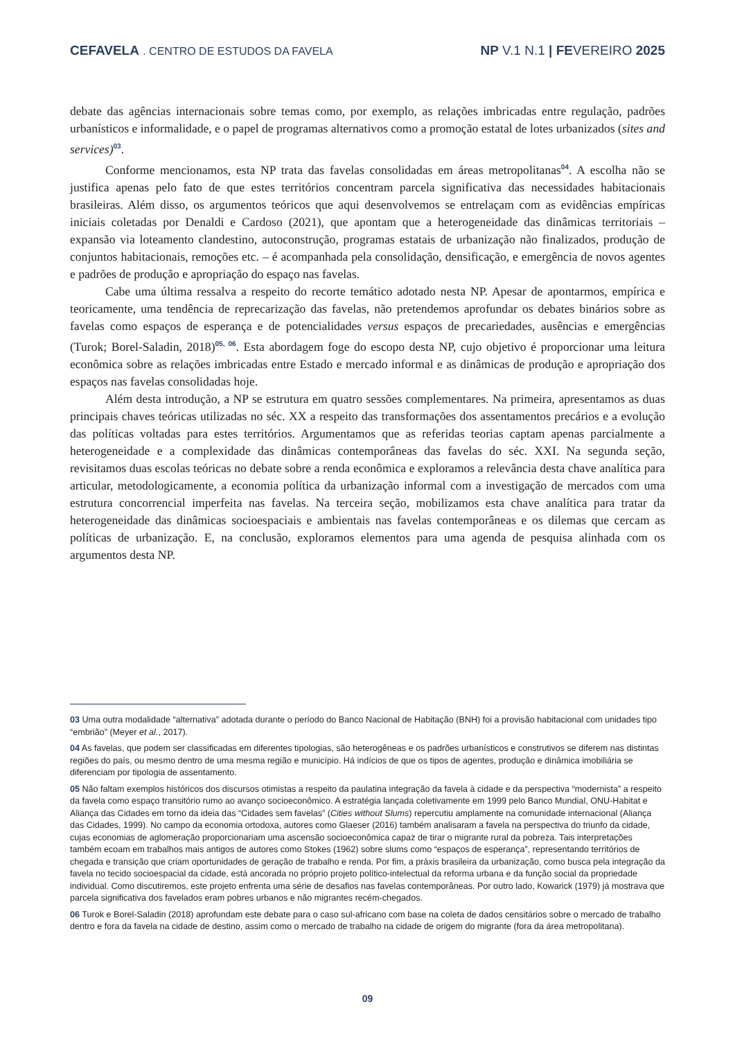CEFAVELA . CENTRO DE ESTUDOS DA FAVELA
NP V.1 N.1 | FEVEREIRO 2025
debate das agências internacionais sobre temas como, por exemplo, as relações imbricadas entre regulação, padrões urbanísticos e informalidade, e o papel de programas alternativos como a promoção estatal de lotes urbanizados (sites and services)<sup>03</sup>.
Conforme mencionamos, esta NP trata das favelas consolidadas em áreas metropolitanas<sup>04</sup>. A escolha não se justifica apenas pelo fato de que estes territórios concentram parcela significativa das necessidades habitacionais brasileiras. Além disso, os argumentos teóricos que aqui desenvolvemos se entrelaçam com as evidências empíricas iniciais coletadas por Denaldi e Cardoso (2021), que apontam que a heterogeneidade das dinâmicas territoriais – expansão via loteamento clandestino, autoconstrução, programas estatais de urbanização não finalizados, produção de conjuntos habitacionais, remoções etc. – é acompanhada pela consolidação, densificação, e emergência de novos agentes e padrões de produção e apropriação do espaço nas favelas.
Cabe uma última ressalva a respeito do recorte temático adotado nesta NP. Apesar de apontarmos, empírica e teoricamente, uma tendência de reprecarização das favelas, não pretendemos aprofundar os debates binários sobre as favelas como espaços de esperança e de potencialidades versus espaços de precariedades, ausências e emergências (Turok; Borel-Saladin, 2018)<sup>05, 06</sup>. Esta abordagem foge do escopo desta NP, cujo objetivo é proporcionar uma leitura econômica sobre as relações imbricadas entre Estado e mercado informal e as dinâmicas de produção e apropriação dos espaços nas favelas consolidadas hoje.
Além desta introdução, a NP se estrutura em quatro sessões complementares. Na primeira, apresentamos as duas principais chaves teóricas utilizadas no séc. XX a respeito das transformações dos assentamentos precários e a evolução das políticas voltadas para estes territórios. Argumentamos que as referidas teorias captam apenas parcialmente a heterogeneidade e a complexidade das dinâmicas contemporâneas das favelas do séc. XXI. Na segunda seção, revisitamos duas escolas teóricas no debate sobre a renda econômica e exploramos a relevância desta chave analítica para articular, metodologicamente, a economia política da urbanização informal com a investigação de mercados com uma estrutura concorrencial imperfeita nas favelas. Na terceira seção, mobilizamos esta chave analítica para tratar da heterogeneidade das dinâmicas socioespaciais e ambientais nas favelas contemporâneas e os dilemas que cercam as políticas de urbanização. E, na conclusão, exploramos elementos para uma agenda de pesquisa alinhada com os argumentos desta NP.
03 Uma outra modalidade “alternativa” adotada durante o período do Banco Nacional de Habitação (BNH) foi a provisão habitacional com unidades tipo “embrião” (Meyer et al., 2017).
04 As favelas, que podem ser classificadas em diferentes tipologias, são heterogêneas e os padrões urbanísticos e construtivos se diferem nas distintas regiões do país, ou mesmo dentro de uma mesma região e município. Há indícios de que os tipos de agentes, produção e dinâmica imobiliária se diferenciam por tipologia de assentamento.
05 Não faltam exemplos históricos dos discursos otimistas a respeito da paulatina integração da favela à cidade e da perspectiva “modernista” a respeito da favela como espaço transitório rumo ao avanço socioeconômico. A estratégia lançada coletivamente em 1999 pelo Banco Mundial, ONU-Habitat e Aliança das Cidades em torno da ideia das “Cidades sem favelas” (Cities without Slums) repercutiu amplamente na comunidade internacional (Aliança das Cidades, 1999). No campo da economia ortodoxa, autores como Glaeser (2016) também analisaram a favela na perspectiva do triunfo da cidade, cujas economias de aglomeração proporcionariam uma ascensão socioeconômica capaz de tirar o migrante rural da pobreza. Tais interpretações também ecoam em trabalhos mais antigos de autores como Stokes (1962) sobre slums como “espaços de esperança”, representando territórios de chegada e transição que criam oportunidades de geração de trabalho e renda. Por fim, a práxis brasileira da urbanização, como busca pela integração da favela no tecido socioespacial da cidade, está ancorada no próprio projeto político-intelectual da reforma urbana e da função social da propriedade individual. Como discutiremos, este projeto enfrenta uma série de desafios nas favelas contemporâneas. Por outro lado, Kowarick (1979) já mostrava que parcela significativa dos favelados eram pobres urbanos e não migrantes recém-chegados.
06 Turok e Borel-Saladin (2018) aprofundam este debate para o caso sul-africano com base na coleta de dados censitários sobre o mercado de trabalho dentro e fora da favela na cidade de destino, assim como o mercado de trabalho na cidade de origem do migrante (fora da área metropolitana).
09